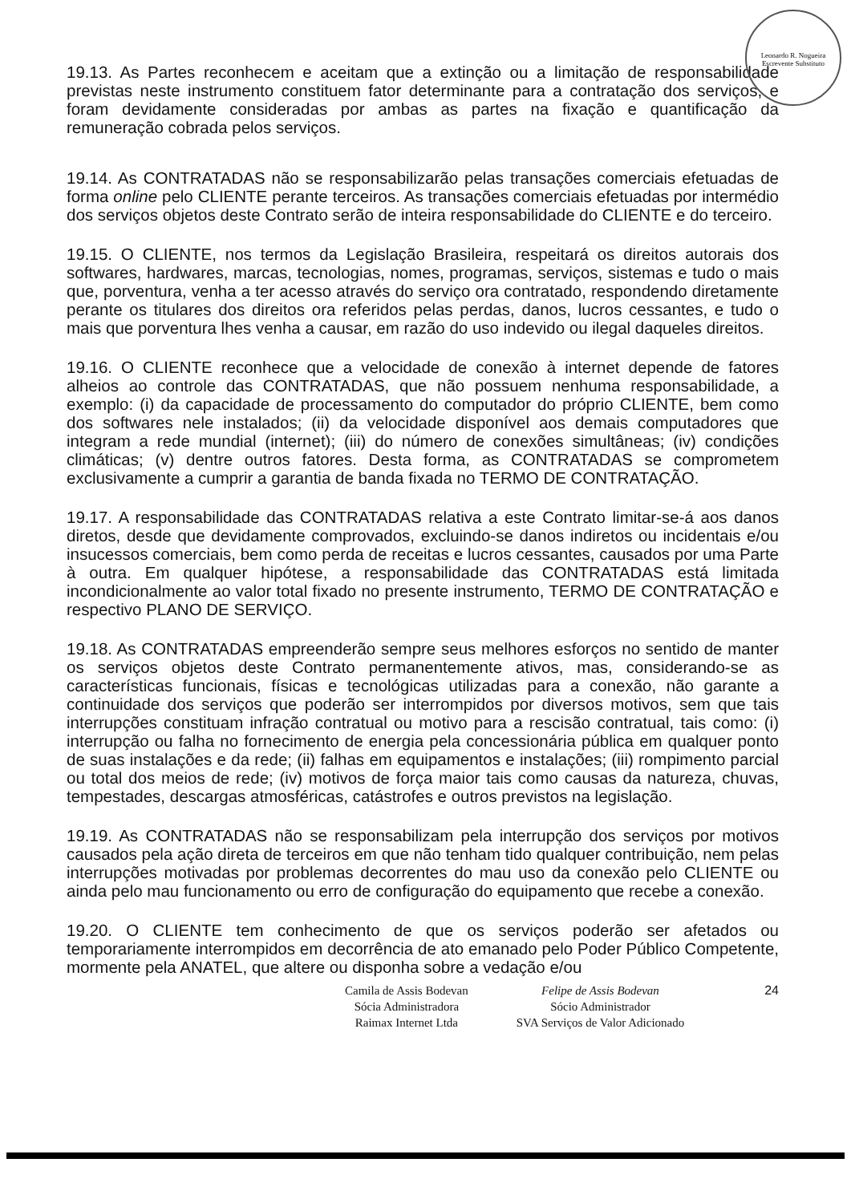Leonardo R. Nogueira
Escrevente Substituto
19.13. As Partes reconhecem e aceitam que a extinção ou a limitação de responsabilidade previstas neste instrumento constituem fator determinante para a contratação dos serviços, e foram devidamente consideradas por ambas as partes na fixação e quantificação da remuneração cobrada pelos serviços.
19.14. As CONTRATADAS não se responsabilizarão pelas transações comerciais efetuadas de forma online pelo CLIENTE perante terceiros. As transações comerciais efetuadas por intermédio dos serviços objetos deste Contrato serão de inteira responsabilidade do CLIENTE e do terceiro.
19.15. O CLIENTE, nos termos da Legislação Brasileira, respeitará os direitos autorais dos softwares, hardwares, marcas, tecnologias, nomes, programas, serviços, sistemas e tudo o mais que, porventura, venha a ter acesso através do serviço ora contratado, respondendo diretamente perante os titulares dos direitos ora referidos pelas perdas, danos, lucros cessantes, e tudo o mais que porventura lhes venha a causar, em razão do uso indevido ou ilegal daqueles direitos.
19.16. O CLIENTE reconhece que a velocidade de conexão à internet depende de fatores alheios ao controle das CONTRATADAS, que não possuem nenhuma responsabilidade, a exemplo: (i) da capacidade de processamento do computador do próprio CLIENTE, bem como dos softwares nele instalados; (ii) da velocidade disponível aos demais computadores que integram a rede mundial (internet); (iii) do número de conexões simultâneas; (iv) condições climáticas; (v) dentre outros fatores. Desta forma, as CONTRATADAS se comprometem exclusivamente a cumprir a garantia de banda fixada no TERMO DE CONTRATAÇÃO.
19.17. A responsabilidade das CONTRATADAS relativa a este Contrato limitar-se-á aos danos diretos, desde que devidamente comprovados, excluindo-se danos indiretos ou incidentais e/ou insucessos comerciais, bem como perda de receitas e lucros cessantes, causados por uma Parte à outra. Em qualquer hipótese, a responsabilidade das CONTRATADAS está limitada incondicionalmente ao valor total fixado no presente instrumento, TERMO DE CONTRATAÇÃO e respectivo PLANO DE SERVIÇO.
19.18. As CONTRATADAS empreenderão sempre seus melhores esforços no sentido de manter os serviços objetos deste Contrato permanentemente ativos, mas, considerando-se as características funcionais, físicas e tecnológicas utilizadas para a conexão, não garante a continuidade dos serviços que poderão ser interrompidos por diversos motivos, sem que tais interrupções constituam infração contratual ou motivo para a rescisão contratual, tais como: (i) interrupção ou falha no fornecimento de energia pela concessionária pública em qualquer ponto de suas instalações e da rede; (ii) falhas em equipamentos e instalações; (iii) rompimento parcial ou total dos meios de rede; (iv) motivos de força maior tais como causas da natureza, chuvas, tempestades, descargas atmosféricas, catástrofes e outros previstos na legislação.
19.19. As CONTRATADAS não se responsabilizam pela interrupção dos serviços por motivos causados pela ação direta de terceiros em que não tenham tido qualquer contribuição, nem pelas interrupções motivadas por problemas decorrentes do mau uso da conexão pelo CLIENTE ou ainda pelo mau funcionamento ou erro de configuração do equipamento que recebe a conexão.
19.20. O CLIENTE tem conhecimento de que os serviços poderão ser afetados ou temporariamente interrompidos em decorrência de ato emanado pelo Poder Público Competente, mormente pela ANATEL, que altere ou disponha sobre a vedação e/ou
Camila de Assis Bodevan
Sócia Administradora
Raimax Internet Ltda
Felipe de Assis Bodevan
Sócio Administrador
SVA Serviços de Valor Adicionado
24